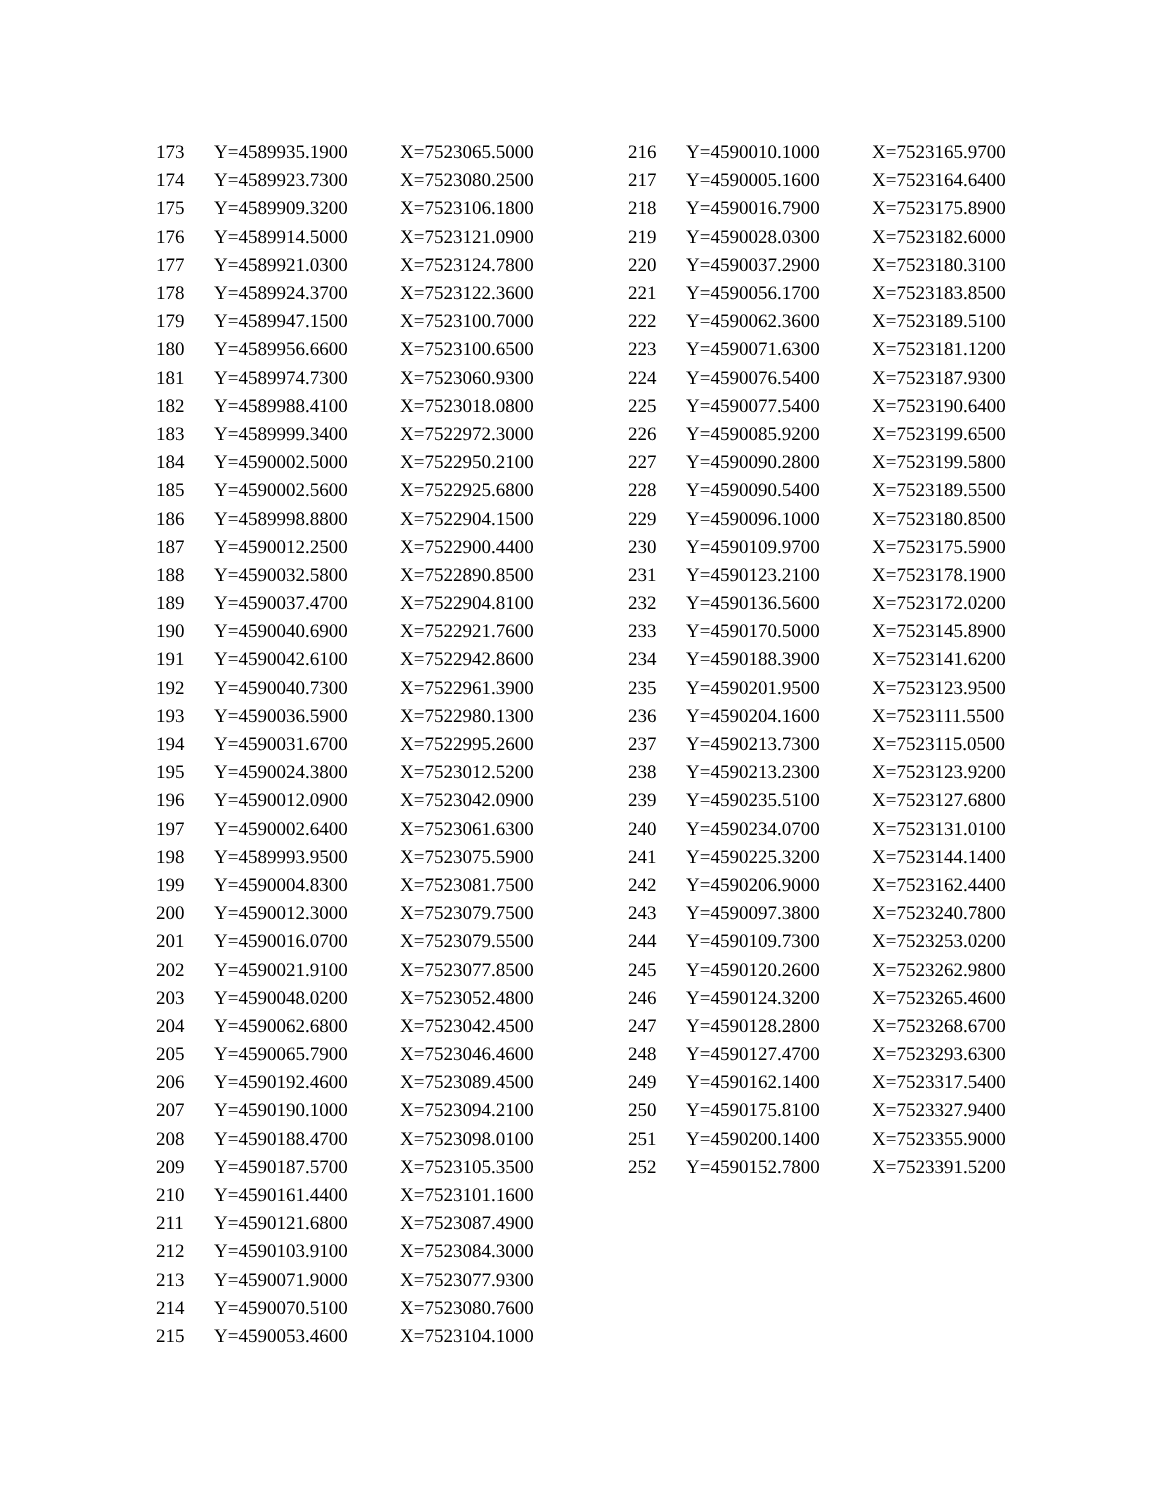| 173 | Y=4589935.1900 | X=7523065.5000 |
| 174 | Y=4589923.7300 | X=7523080.2500 |
| 175 | Y=4589909.3200 | X=7523106.1800 |
| 176 | Y=4589914.5000 | X=7523121.0900 |
| 177 | Y=4589921.0300 | X=7523124.7800 |
| 178 | Y=4589924.3700 | X=7523122.3600 |
| 179 | Y=4589947.1500 | X=7523100.7000 |
| 180 | Y=4589956.6600 | X=7523100.6500 |
| 181 | Y=4589974.7300 | X=7523060.9300 |
| 182 | Y=4589988.4100 | X=7523018.0800 |
| 183 | Y=4589999.3400 | X=7522972.3000 |
| 184 | Y=4590002.5000 | X=7522950.2100 |
| 185 | Y=4590002.5600 | X=7522925.6800 |
| 186 | Y=4589998.8800 | X=7522904.1500 |
| 187 | Y=4590012.2500 | X=7522900.4400 |
| 188 | Y=4590032.5800 | X=7522890.8500 |
| 189 | Y=4590037.4700 | X=7522904.8100 |
| 190 | Y=4590040.6900 | X=7522921.7600 |
| 191 | Y=4590042.6100 | X=7522942.8600 |
| 192 | Y=4590040.7300 | X=7522961.3900 |
| 193 | Y=4590036.5900 | X=7522980.1300 |
| 194 | Y=4590031.6700 | X=7522995.2600 |
| 195 | Y=4590024.3800 | X=7523012.5200 |
| 196 | Y=4590012.0900 | X=7523042.0900 |
| 197 | Y=4590002.6400 | X=7523061.6300 |
| 198 | Y=4589993.9500 | X=7523075.5900 |
| 199 | Y=4590004.8300 | X=7523081.7500 |
| 200 | Y=4590012.3000 | X=7523079.7500 |
| 201 | Y=4590016.0700 | X=7523079.5500 |
| 202 | Y=4590021.9100 | X=7523077.8500 |
| 203 | Y=4590048.0200 | X=7523052.4800 |
| 204 | Y=4590062.6800 | X=7523042.4500 |
| 205 | Y=4590065.7900 | X=7523046.4600 |
| 206 | Y=4590192.4600 | X=7523089.4500 |
| 207 | Y=4590190.1000 | X=7523094.2100 |
| 208 | Y=4590188.4700 | X=7523098.0100 |
| 209 | Y=4590187.5700 | X=7523105.3500 |
| 210 | Y=4590161.4400 | X=7523101.1600 |
| 211 | Y=4590121.6800 | X=7523087.4900 |
| 212 | Y=4590103.9100 | X=7523084.3000 |
| 213 | Y=4590071.9000 | X=7523077.9300 |
| 214 | Y=4590070.5100 | X=7523080.7600 |
| 215 | Y=4590053.4600 | X=7523104.1000 |
| 216 | Y=4590010.1000 | X=7523165.9700 |
| 217 | Y=4590005.1600 | X=7523164.6400 |
| 218 | Y=4590016.7900 | X=7523175.8900 |
| 219 | Y=4590028.0300 | X=7523182.6000 |
| 220 | Y=4590037.2900 | X=7523180.3100 |
| 221 | Y=4590056.1700 | X=7523183.8500 |
| 222 | Y=4590062.3600 | X=7523189.5100 |
| 223 | Y=4590071.6300 | X=7523181.1200 |
| 224 | Y=4590076.5400 | X=7523187.9300 |
| 225 | Y=4590077.5400 | X=7523190.6400 |
| 226 | Y=4590085.9200 | X=7523199.6500 |
| 227 | Y=4590090.2800 | X=7523199.5800 |
| 228 | Y=4590090.5400 | X=7523189.5500 |
| 229 | Y=4590096.1000 | X=7523180.8500 |
| 230 | Y=4590109.9700 | X=7523175.5900 |
| 231 | Y=4590123.2100 | X=7523178.1900 |
| 232 | Y=4590136.5600 | X=7523172.0200 |
| 233 | Y=4590170.5000 | X=7523145.8900 |
| 234 | Y=4590188.3900 | X=7523141.6200 |
| 235 | Y=4590201.9500 | X=7523123.9500 |
| 236 | Y=4590204.1600 | X=7523111.5500 |
| 237 | Y=4590213.7300 | X=7523115.0500 |
| 238 | Y=4590213.2300 | X=7523123.9200 |
| 239 | Y=4590235.5100 | X=7523127.6800 |
| 240 | Y=4590234.0700 | X=7523131.0100 |
| 241 | Y=4590225.3200 | X=7523144.1400 |
| 242 | Y=4590206.9000 | X=7523162.4400 |
| 243 | Y=4590097.3800 | X=7523240.7800 |
| 244 | Y=4590109.7300 | X=7523253.0200 |
| 245 | Y=4590120.2600 | X=7523262.9800 |
| 246 | Y=4590124.3200 | X=7523265.4600 |
| 247 | Y=4590128.2800 | X=7523268.6700 |
| 248 | Y=4590127.4700 | X=7523293.6300 |
| 249 | Y=4590162.1400 | X=7523317.5400 |
| 250 | Y=4590175.8100 | X=7523327.9400 |
| 251 | Y=4590200.1400 | X=7523355.9000 |
| 252 | Y=4590152.7800 | X=7523391.5200 |